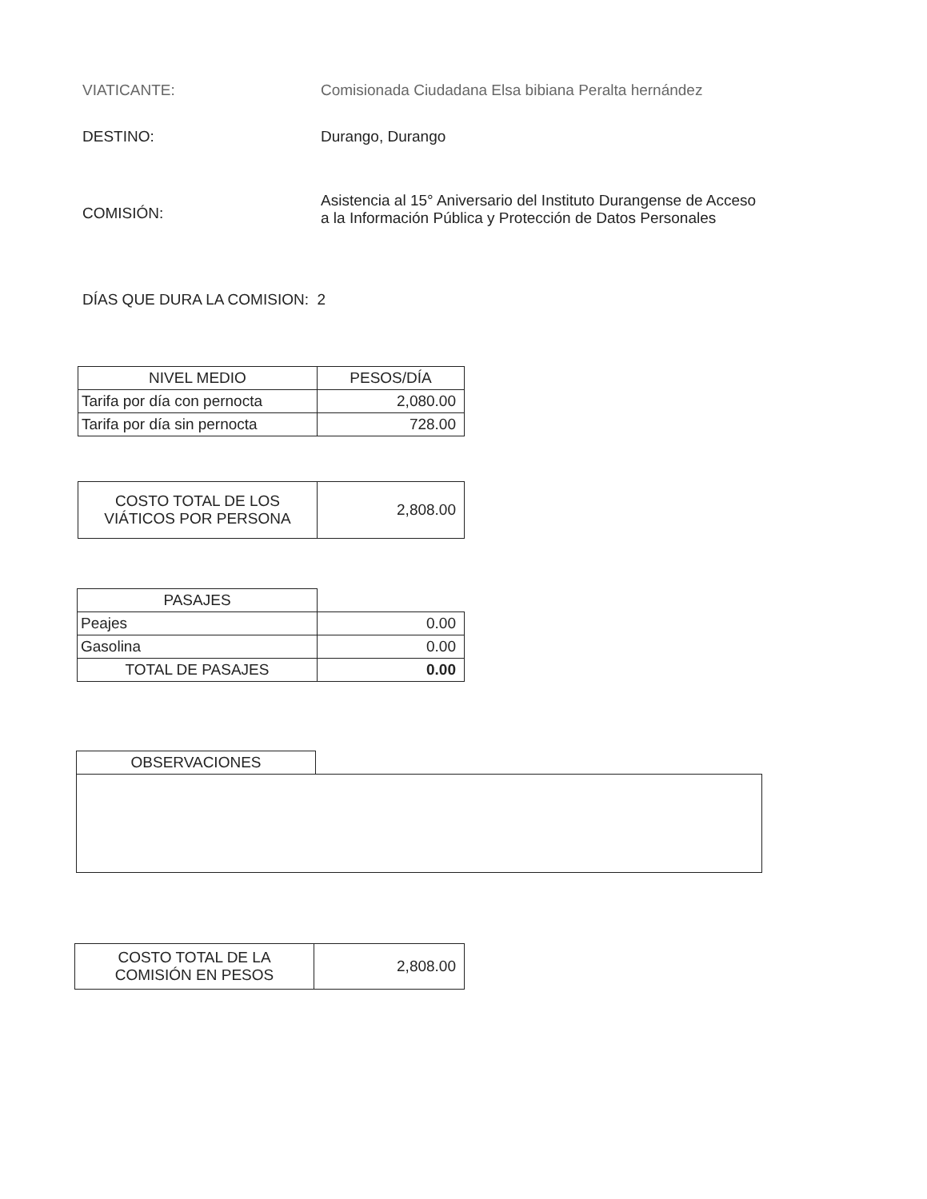VIATICANTE: Comisionada Ciudadana Elsa bibiana Peralta hernández
DESTINO: Durango, Durango
COMISIÓN:
Asistencia al 15° Aniversario del Instituto Durangense de Acceso
a la Información Pública y Protección de Datos Personales
DÍAS QUE DURA LA COMISION: 2
| NIVEL MEDIO | PESOS/DÍA |
| --- | --- |
| Tarifa por día con pernocta | 2,080.00 |
| Tarifa por día sin pernocta | 728.00 |
| COSTO TOTAL DE LOS VIÁTICOS POR PERSONA | 2,808.00 |
| PASAJES | |
| Peajes | 0.00 |
| Gasolina | 0.00 |
| TOTAL DE PASAJES | 0.00 |
| OBSERVACIONES | |
| COSTO TOTAL DE LA COMISIÓN EN PESOS | 2,808.00 |